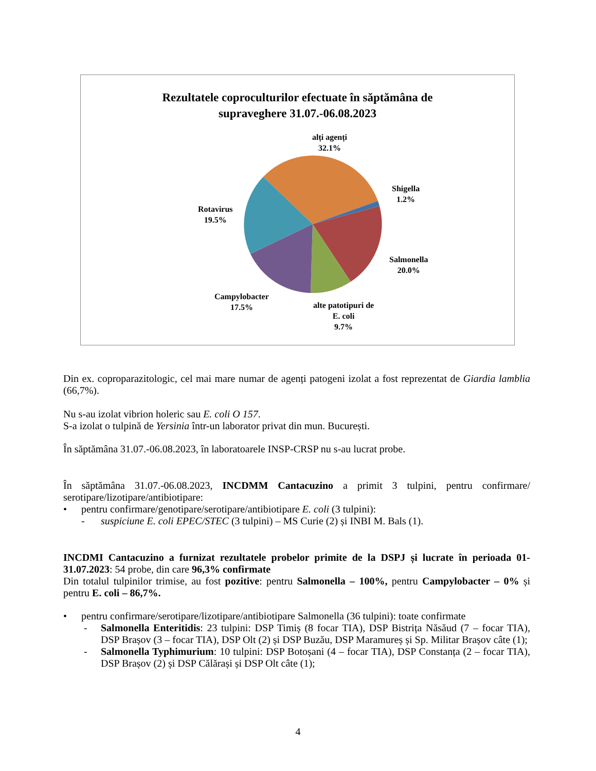Rezultatele coproculturilor efectuate în săptămâna de
supraveghere 31.07.-06.08.2023
alți agenți
32.1%
Shigella
1.2%
Rotavirus
19.5%
Salmonella
20.0%
Campylobacter
17.5%
alte patotipuri de
E. coli
9.7%
Din ex. coproparazitologic, cel mai mare numar de agenți patogeni izolat a fost reprezentat de Giardia lamblia (66,7%).
Nu s-au izolat vibrion holeric sau E. coli O 157.
S-a izolat o tulpină de Yersinia într-un laborator privat din mun. București.
În săptămâna 31.07.-06.08.2023, în laboratoarele INSP-CRSP nu s-au lucrat probe.
În săptămâna 31.07.-06.08.2023, INCDMM Cantacuzino a primit 3 tulpini, pentru confirmare/ serotipare/lizotipare/antibiotipare:
• pentru confirmare/genotipare/serotipare/antibiotipare E. coli (3 tulpini):
- suspiciune E. coli EPEC/STEC (3 tulpini) – MS Curie (2) și INBI M. Bals (1).
INCDMI Cantacuzino a furnizat rezultatele probelor primite de la DSPJ și lucrate în perioada 01-31.07.2023: 54 probe, din care 96,3% confirmate
Din totalul tulpinilor trimise, au fost pozitive: pentru Salmonella – 100%, pentru Campylobacter – 0% și pentru E. coli – 86,7%.
• pentru confirmare/serotipare/lizotipare/antibiotipare Salmonella (36 tulpini): toate confirmate
- Salmonella Enteritidis: 23 tulpini: DSP Timiș (8 focar TIA), DSP Bistrița Năsăud (7 – focar TIA), DSP Brașov (3 – focar TIA), DSP Olt (2) și DSP Buzău, DSP Maramureș și Sp. Militar Brașov câte (1);
- Salmonella Typhimurium: 10 tulpini: DSP Botoșani (4 – focar TIA), DSP Constanța (2 – focar TIA), DSP Brașov (2) și DSP Călărași și DSP Olt câte (1);
4